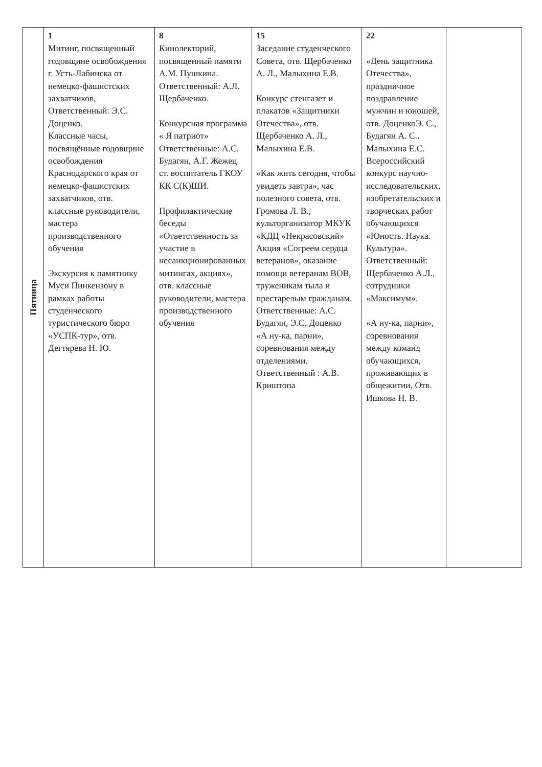| Пятница | 1 Митинг, посвященный годовщине освобождения г. Усть-Лабинска от немецко-фашистских захватчиков, Ответственный: Э.С. Доценко. Классные часы, посвящённые годовщине освобождения Краснодарского края от немецко-фашистских захватчиков, отв. классные руководители, мастера производственного обучения Экскурсия к памятнику Муси Пинкензону в рамках работы студенческого туристического бюро «УСПК-тур», отв. Дегтярева Н. Ю. | 8 Кинолекторий, посвященный памяти А.М. Пушкина. Ответственный: А.Л. Щербаченко. Конкурсная программа « Я патриот» Ответственные: А.С. Будагян, А.Г. Жежец ст. воспитатель ГКОУ КК С(К)ШИ. Профилактические беседы «Ответственность за участие в несанкционированных митингах, акциях», отв. классные руководители, мастера производственного обучения | 15 Заседание студенческого Совета, отв. Щербаченко А. Л., Малыхина Е.В. Конкурс стенгазет и плакатов «Защитники Отечества», отв. Щербаченко А. Л., Малыхина Е.В. «Как жить сегодня, чтобы увидеть завтра», час полезного совета, отв. Громова Л. В., культорганизатор МКУК «КДЦ «Некрасовский» Акция «Согреем сердца ветеранов», оказание помощи ветеранам ВОВ, труженикам тыла и престарелым гражданам. Ответственные: А.С. Будагян, Э.С. Доценко «А ну-ка, парни», соревнования между отделениями. Ответственный : А.В. Криштопа | 22 «День защитника Отечества», праздничное поздравление мужчин и юношей, отв. ДоценкоЭ. С., Будагян А. С.. Малыхина Е.С. Всероссийский конкурс научно-исследовательских, изобретательских и творческих работ обучающихся «Юность. Наука. Культура». Ответственный: Щербаченко А.Л., сотрудники «Максимум». «А ну-ка, парни», соревнования между команд обучающихся, проживающих в общежитии, Отв. Ишкова Н. В. | |